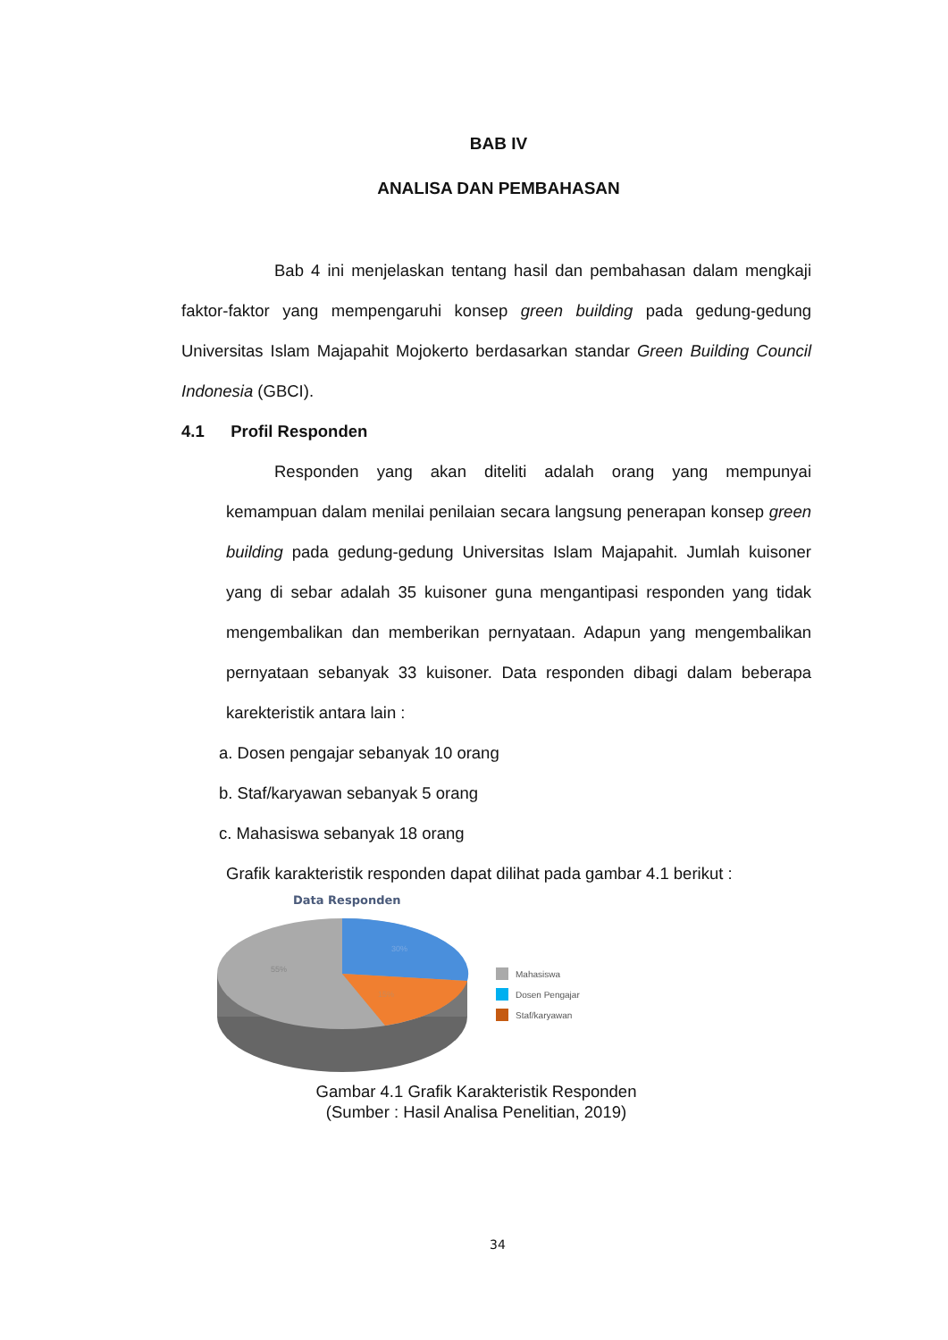BAB IV
ANALISA DAN PEMBAHASAN
Bab 4 ini menjelaskan tentang hasil dan pembahasan dalam mengkaji faktor-faktor yang mempengaruhi konsep green building pada gedung-gedung Universitas Islam Majapahit Mojokerto berdasarkan standar Green Building Council Indonesia (GBCI).
4.1 Profil Responden
Responden yang akan diteliti adalah orang yang mempunyai kemampuan dalam menilai penilaian secara langsung penerapan konsep green building pada gedung-gedung Universitas Islam Majapahit. Jumlah kuisoner yang di sebar adalah 35 kuisoner guna mengantipasi responden yang tidak mengembalikan dan memberikan pernyataan. Adapun yang mengembalikan pernyataan sebanyak 33 kuisoner. Data responden dibagi dalam beberapa karekteristik antara lain :
a. Dosen pengajar sebanyak 10 orang
b. Staf/karyawan sebanyak 5 orang
c. Mahasiswa sebanyak 18 orang
Grafik karakteristik responden dapat dilihat pada gambar 4.1 berikut :
Data Responden
30%
15%
55%
Mahasiswa
Dosen Pengajar
Staf/karyawan
Gambar 4.1 Grafik Karakteristik Responden
(Sumber : Hasil Analisa Penelitian, 2019)
34